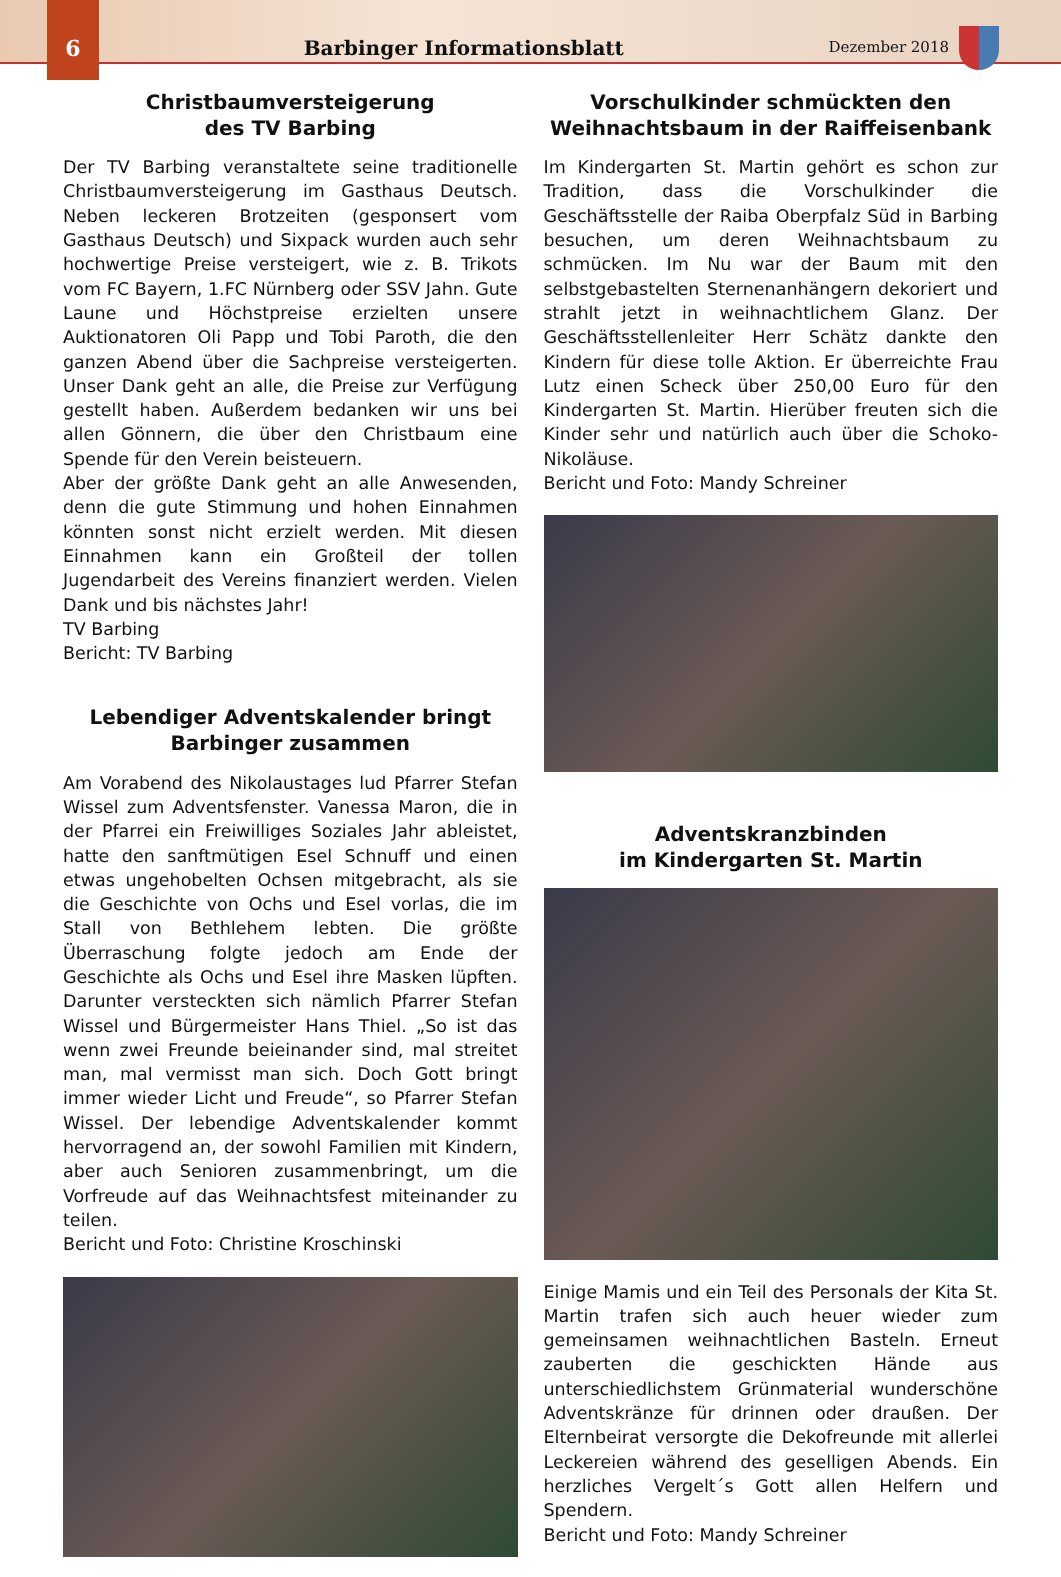6
Barbinger Informationsblatt
Dezember 2018
Christbaumversteigerung
des TV Barbing
Der TV Barbing veranstaltete seine traditionelle Christbaumversteigerung im Gasthaus Deutsch. Neben leckeren Brotzeiten (gesponsert vom Gasthaus Deutsch) und Sixpack wurden auch sehr hochwertige Preise versteigert, wie z. B. Trikots vom FC Bayern, 1.FC Nürnberg oder SSV Jahn. Gute Laune und Höchstpreise erzielten unsere Auktionatoren Oli Papp und Tobi Paroth, die den ganzen Abend über die Sachpreise versteigerten. Unser Dank geht an alle, die Preise zur Verfügung gestellt haben. Außerdem bedanken wir uns bei allen Gönnern, die über den Christbaum eine Spende für den Verein beisteuern.
Aber der größte Dank geht an alle Anwesenden, denn die gute Stimmung und hohen Einnahmen könnten sonst nicht erzielt werden. Mit diesen Einnahmen kann ein Großteil der tollen Jugendarbeit des Vereins finanziert werden. Vielen Dank und bis nächstes Jahr!
TV Barbing
Bericht: TV Barbing
Lebendiger Adventskalender bringt
Barbinger zusammen
Am Vorabend des Nikolaustages lud Pfarrer Stefan Wissel zum Adventsfenster. Vanessa Maron, die in der Pfarrei ein Freiwilliges Soziales Jahr ableistet, hatte den sanftmütigen Esel Schnuff und einen etwas ungehobelten Ochsen mitgebracht, als sie die Geschichte von Ochs und Esel vorlas, die im Stall von Bethlehem lebten. Die größte Überraschung folgte jedoch am Ende der Geschichte als Ochs und Esel ihre Masken lüpften. Darunter versteckten sich nämlich Pfarrer Stefan Wissel und Bürgermeister Hans Thiel. „So ist das wenn zwei Freunde beieinander sind, mal streitet man, mal vermisst man sich. Doch Gott bringt immer wieder Licht und Freude“, so Pfarrer Stefan Wissel. Der lebendige Adventskalender kommt hervorragend an, der sowohl Familien mit Kindern, aber auch Senioren zusammenbringt, um die Vorfreude auf das Weihnachtsfest miteinander zu teilen.
Bericht und Foto: Christine Kroschinski
Vorschulkinder schmückten den
Weihnachtsbaum in der Raiffeisenbank
Im Kindergarten St. Martin gehört es schon zur Tradition, dass die Vorschulkinder die Geschäftsstelle der Raiba Oberpfalz Süd in Barbing besuchen, um deren Weihnachtsbaum zu schmücken. Im Nu war der Baum mit den selbstgebastelten Sternenanhängern dekoriert und strahlt jetzt in weihnachtlichem Glanz. Der Geschäftsstellenleiter Herr Schätz dankte den Kindern für diese tolle Aktion. Er überreichte Frau Lutz einen Scheck über 250,00 Euro für den Kindergarten St. Martin. Hierüber freuten sich die Kinder sehr und natürlich auch über die Schoko-Nikoläuse.
Bericht und Foto: Mandy Schreiner
Adventskranzbinden
im Kindergarten St. Martin
Einige Mamis und ein Teil des Personals der Kita St. Martin trafen sich auch heuer wieder zum gemeinsamen weihnachtlichen Basteln. Erneut zauberten die geschickten Hände aus unterschiedlichstem Grünmaterial wunderschöne Adventskränze für drinnen oder draußen. Der Elternbeirat versorgte die Dekofreunde mit allerlei Leckereien während des geselligen Abends. Ein herzliches Vergelt´s Gott allen Helfern und Spendern.
Bericht und Foto: Mandy Schreiner